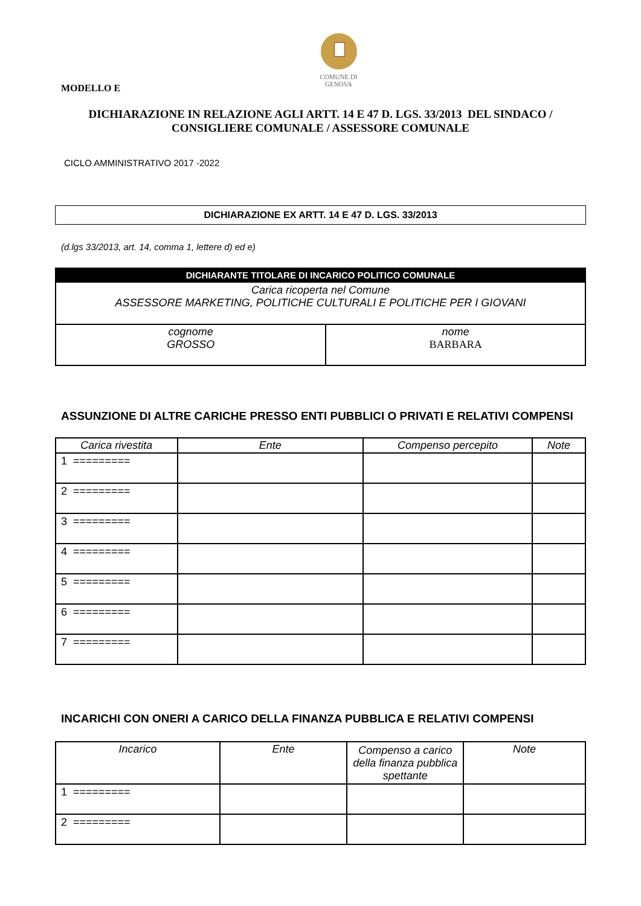COMUNE DI
GENOVA
MODELLO E
DICHIARAZIONE IN RELAZIONE AGLI ARTT. 14 E 47 D. LGS. 33/2013 DEL SINDACO /
CONSIGLIERE COMUNALE / ASSESSORE COMUNALE
CICLO AMMINISTRATIVO 2017 -2022
DICHIARAZIONE EX ARTT. 14 E 47 D. LGS. 33/2013
(d.lgs 33/2013, art. 14, comma 1, lettere d) ed e)
| DICHIARANTE TITOLARE DI INCARICO POLITICO COMUNALE | |
| --- | --- |
| Carica ricoperta nel Comune ASSESSORE MARKETING, POLITICHE CULTURALI E POLITICHE PER I GIOVANI | |
| cognome GROSSO | nome BARBARA |
ASSUNZIONE DI ALTRE CARICHE PRESSO ENTI PUBBLICI O PRIVATI E RELATIVI COMPENSI
| Carica rivestita | Ente | Compenso percepito | Note |
| --- | --- | --- | --- |
| 1 ========= | | | |
| 2 ========= | | | |
| 3 ========= | | | |
| 4 ========= | | | |
| 5 ========= | | | |
| 6 ========= | | | |
| 7 ========= | | | |
INCARICHI CON ONERI A CARICO DELLA FINANZA PUBBLICA E RELATIVI COMPENSI
| Incarico | Ente | Compenso a carico della finanza pubblica spettante | Note |
| --- | --- | --- | --- |
| 1 ========= | | | |
| 2 ========= | | | |